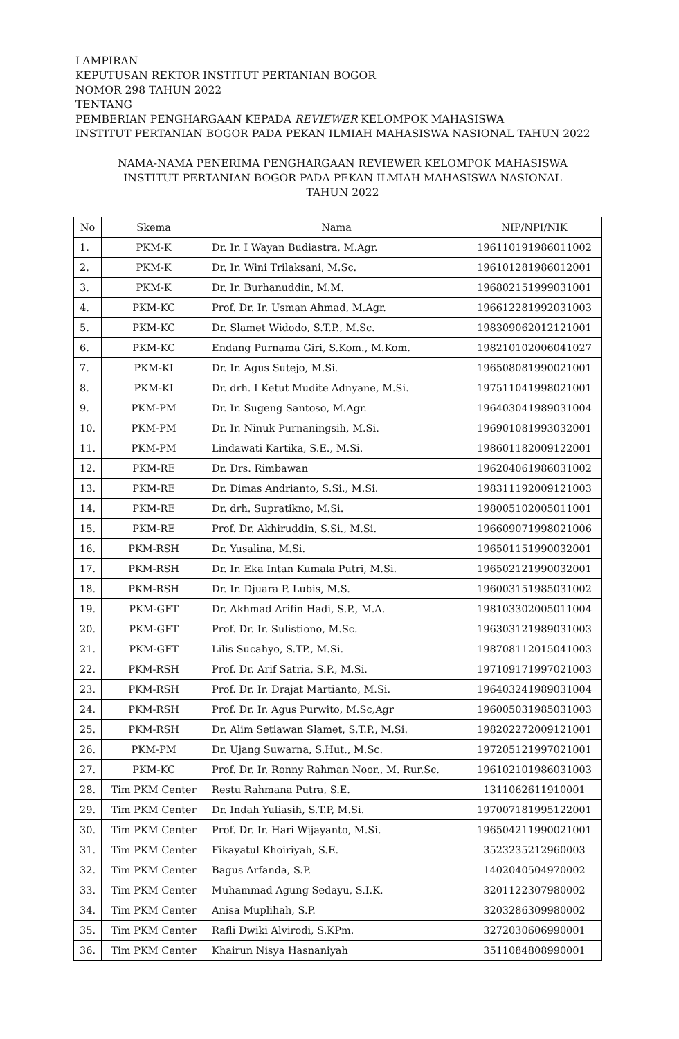LAMPIRAN
KEPUTUSAN REKTOR INSTITUT PERTANIAN BOGOR
NOMOR 298 TAHUN 2022
TENTANG
PEMBERIAN PENGHARGAAN KEPADA REVIEWER KELOMPOK MAHASISWA
INSTITUT PERTANIAN BOGOR PADA PEKAN ILMIAH MAHASISWA NASIONAL TAHUN 2022
NAMA-NAMA PENERIMA PENGHARGAAN REVIEWER KELOMPOK MAHASISWA
INSTITUT PERTANIAN BOGOR PADA PEKAN ILMIAH MAHASISWA NASIONAL
TAHUN 2022
| No | Skema | Nama | NIP/NPI/NIK |
| --- | --- | --- | --- |
| 1. | PKM-K | Dr. Ir. I Wayan Budiastra, M.Agr. | 196110191986011002 |
| 2. | PKM-K | Dr. Ir. Wini Trilaksani, M.Sc. | 196101281986012001 |
| 3. | PKM-K | Dr. Ir. Burhanuddin, M.M. | 196802151999031001 |
| 4. | PKM-KC | Prof. Dr. Ir. Usman Ahmad, M.Agr. | 196612281992031003 |
| 5. | PKM-KC | Dr. Slamet Widodo, S.T.P., M.Sc. | 198309062012121001 |
| 6. | PKM-KC | Endang Purnama Giri, S.Kom., M.Kom. | 198210102006041027 |
| 7. | PKM-KI | Dr. Ir. Agus Sutejo, M.Si. | 196508081990021001 |
| 8. | PKM-KI | Dr. drh. I Ketut Mudite Adnyane, M.Si. | 197511041998021001 |
| 9. | PKM-PM | Dr. Ir. Sugeng Santoso, M.Agr. | 196403041989031004 |
| 10. | PKM-PM | Dr. Ir. Ninuk Purnaningsih, M.Si. | 196901081993032001 |
| 11. | PKM-PM | Lindawati Kartika, S.E., M.Si. | 198601182009122001 |
| 12. | PKM-RE | Dr. Drs. Rimbawan | 196204061986031002 |
| 13. | PKM-RE | Dr. Dimas Andrianto, S.Si., M.Si. | 198311192009121003 |
| 14. | PKM-RE | Dr. drh. Supratikno, M.Si. | 198005102005011001 |
| 15. | PKM-RE | Prof. Dr. Akhiruddin, S.Si., M.Si. | 196609071998021006 |
| 16. | PKM-RSH | Dr. Yusalina, M.Si. | 196501151990032001 |
| 17. | PKM-RSH | Dr. Ir. Eka Intan Kumala Putri, M.Si. | 196502121990032001 |
| 18. | PKM-RSH | Dr. Ir. Djuara P. Lubis, M.S. | 196003151985031002 |
| 19. | PKM-GFT | Dr. Akhmad Arifin Hadi, S.P., M.A. | 198103302005011004 |
| 20. | PKM-GFT | Prof. Dr. Ir. Sulistiono, M.Sc. | 196303121989031003 |
| 21. | PKM-GFT | Lilis Sucahyo, S.TP., M.Si. | 198708112015041003 |
| 22. | PKM-RSH | Prof. Dr. Arif Satria, S.P., M.Si. | 197109171997021003 |
| 23. | PKM-RSH | Prof. Dr. Ir. Drajat Martianto, M.Si. | 196403241989031004 |
| 24. | PKM-RSH | Prof. Dr. Ir. Agus Purwito, M.Sc,Agr | 196005031985031003 |
| 25. | PKM-RSH | Dr. Alim Setiawan Slamet, S.T.P., M.Si. | 198202272009121001 |
| 26. | PKM-PM | Dr. Ujang Suwarna, S.Hut., M.Sc. | 197205121997021001 |
| 27. | PKM-KC | Prof. Dr. Ir. Ronny Rahman Noor., M. Rur.Sc. | 196102101986031003 |
| 28. | Tim PKM Center | Restu Rahmana Putra, S.E. | 1311062611910001 |
| 29. | Tim PKM Center | Dr. Indah Yuliasih, S.T.P, M.Si. | 197007181995122001 |
| 30. | Tim PKM Center | Prof. Dr. Ir. Hari Wijayanto, M.Si. | 196504211990021001 |
| 31. | Tim PKM Center | Fikayatul Khoiriyah, S.E. | 3523235212960003 |
| 32. | Tim PKM Center | Bagus Arfanda, S.P. | 1402040504970002 |
| 33. | Tim PKM Center | Muhammad Agung Sedayu, S.I.K. | 3201122307980002 |
| 34. | Tim PKM Center | Anisa Muplihah, S.P. | 3203286309980002 |
| 35. | Tim PKM Center | Rafli Dwiki Alvirodi, S.KPm. | 3272030606990001 |
| 36. | Tim PKM Center | Khairun Nisya Hasnaniyah | 3511084808990001 |